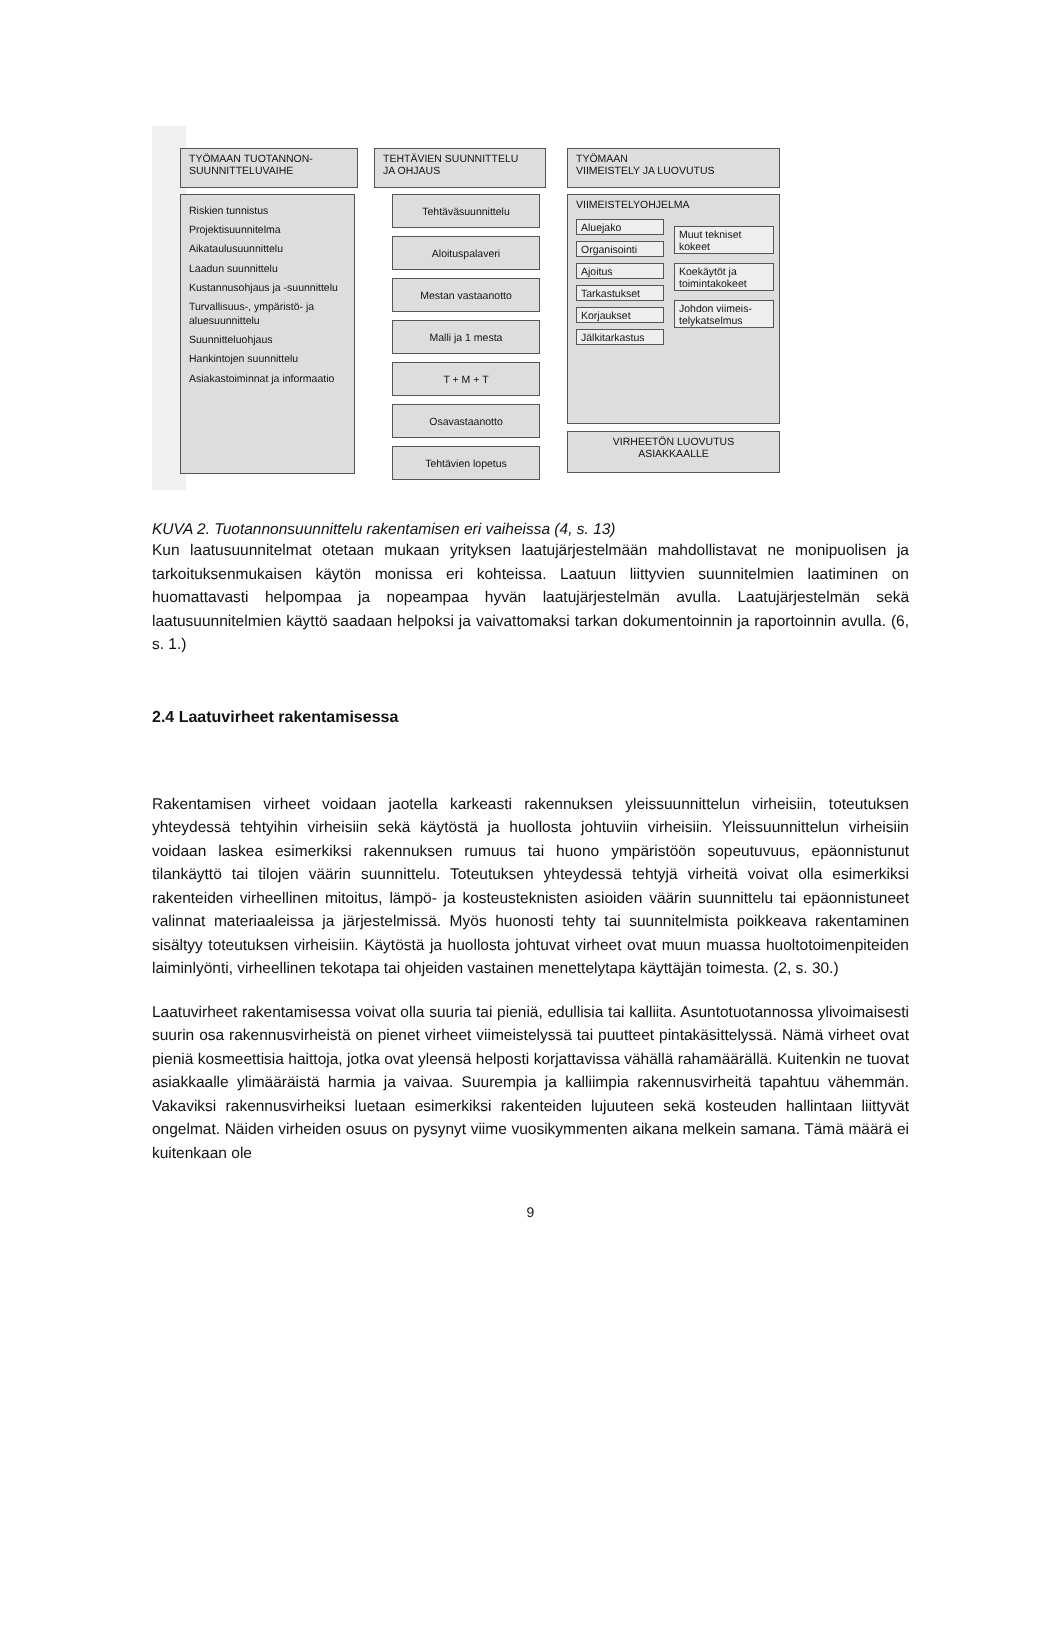TYÖMAAN TUOTANNON-
SUUNNITTELUVAIHE
TEHTÄVIEN SUUNNITTELU
JA OHJAUS
TYÖMAAN
VIIMEISTELY JA LUOVUTUS
Riskien tunnistus
Projektisuunnitelma
Aikataulusuunnittelu
Laadun suunnittelu
Kustannusohjaus ja -suunnittelu
Turvallisuus-, ympäristö- ja aluesuunnittelu
Suunnitteluohjaus
Hankintojen suunnittelu
Asiakastoiminnat ja informaatio
Tehtäväsuunnittelu
Aloituspalaveri
Mestan vastaanotto
Malli ja 1 mesta
T + M + T
Osavastaanotto
Tehtävien lopetus
VIIMEISTELYOHJELMA
Aluejako Organisointi Ajoitus Tarkastukset Korjaukset Jälkitarkastus
Muut tekniset kokeet Koekäytöt ja toimintakokeet Johdon viimeis-telykatselmus
VIRHEETÖN LUOVUTUS
ASIAKKAALLE
KUVA 2. Tuotannonsuunnittelu rakentamisen eri vaiheissa (4, s. 13)
Kun laatusuunnitelmat otetaan mukaan yrityksen laatujärjestelmään mahdollistavat ne monipuolisen ja tarkoituksenmukaisen käytön monissa eri kohteissa. Laatuun liittyvien suunnitelmien laatiminen on huomattavasti helpompaa ja nopeampaa hyvän laatujärjestelmän avulla. Laatujärjestelmän sekä laatusuunnitelmien käyttö saadaan helpoksi ja vaivattomaksi tarkan dokumentoinnin ja raportoinnin avulla. (6, s. 1.)
2.4 Laatuvirheet rakentamisessa
Rakentamisen virheet voidaan jaotella karkeasti rakennuksen yleissuunnittelun virheisiin, toteutuksen yhteydessä tehtyihin virheisiin sekä käytöstä ja huollosta johtuviin virheisiin. Yleissuunnittelun virheisiin voidaan laskea esimerkiksi rakennuksen rumuus tai huono ympäristöön sopeutuvuus, epäonnistunut tilankäyttö tai tilojen väärin suunnittelu. Toteutuksen yhteydessä tehtyjä virheitä voivat olla esimerkiksi rakenteiden virheellinen mitoitus, lämpö- ja kosteusteknisten asioiden väärin suunnittelu tai epäonnistuneet valinnat materiaaleissa ja järjestelmissä. Myös huonosti tehty tai suunnitelmista poikkeava rakentaminen sisältyy toteutuksen virheisiin. Käytöstä ja huollosta johtuvat virheet ovat muun muassa huoltotoimenpiteiden laiminlyönti, virheellinen tekotapa tai ohjeiden vastainen menettelytapa käyttäjän toimesta. (2, s. 30.)
Laatuvirheet rakentamisessa voivat olla suuria tai pieniä, edullisia tai kalliita. Asuntotuotannossa ylivoimaisesti suurin osa rakennusvirheistä on pienet virheet viimeistelyssä tai puutteet pintakäsittelyssä. Nämä virheet ovat pieniä kosmeettisia haittoja, jotka ovat yleensä helposti korjattavissa vähällä rahamäärällä. Kuitenkin ne tuovat asiakkaalle ylimääräistä harmia ja vaivaa. Suurempia ja kalliimpia rakennusvirheitä tapahtuu vähemmän. Vakaviksi rakennusvirheiksi luetaan esimerkiksi rakenteiden lujuuteen sekä kosteuden hallintaan liittyvät ongelmat. Näiden virheiden osuus on pysynyt viime vuosikymmenten aikana melkein samana. Tämä määrä ei kuitenkaan ole
9